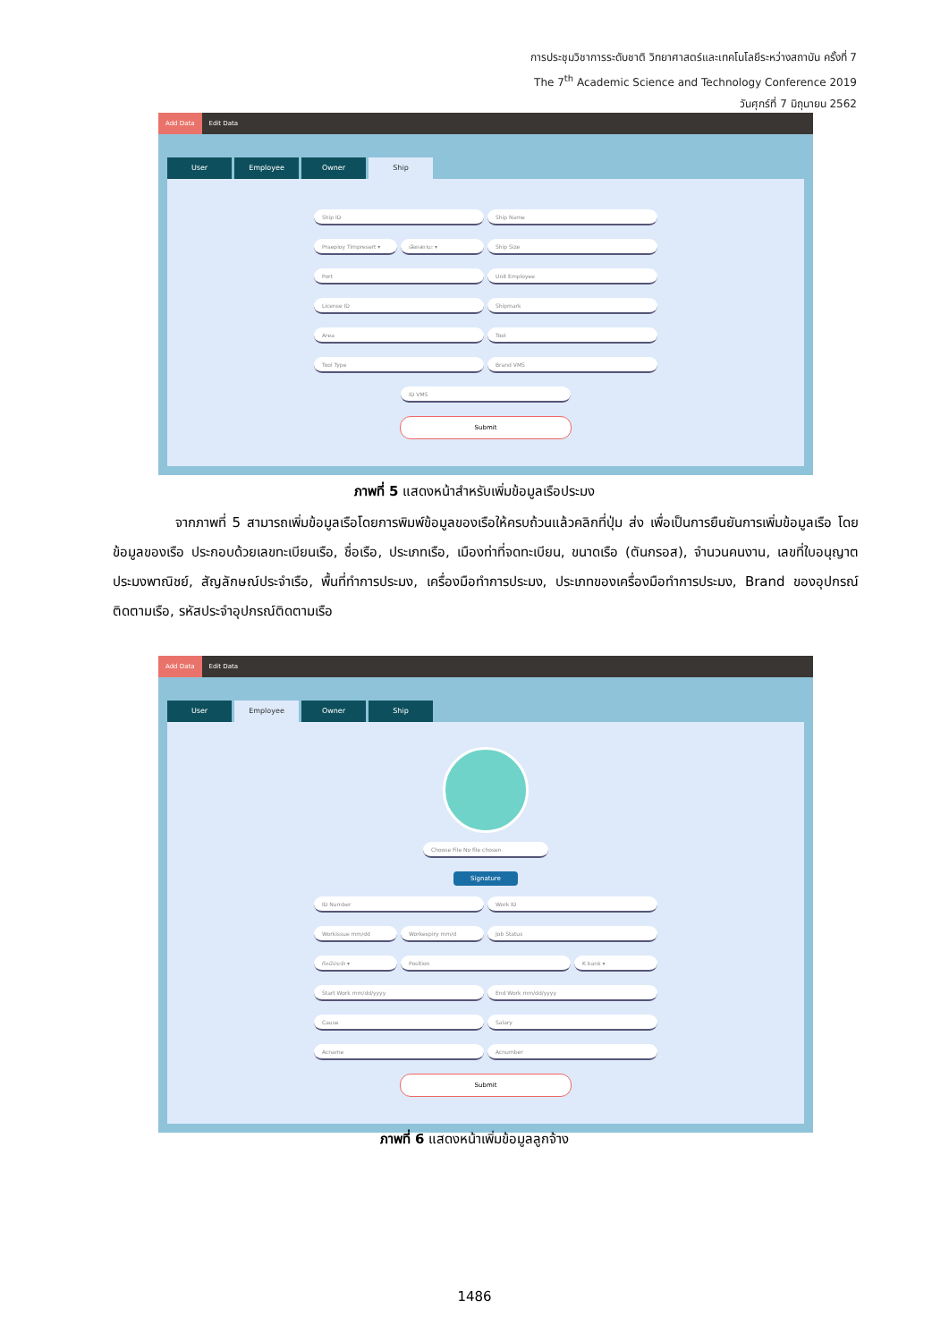การประชุมวิชาการระดับชาติ วิทยาศาสตร์และเทคโนโลยีระหว่างสถาบัน ครั้งที่ 7
The 7<sup>th</sup> Academic Science and Technology Conference 2019
วันศุกร์ที่ 7 มิถุนายน 2562
Add Data Edit Data
User Employee Owner Ship
Ship ID Ship Name
Praepioy Timpresert ▾ เลือกสถานะ ▾ Ship Size
Port Unit Employee
License ID Shipmark
Area Tool
Tool Type Brand VMS
ID VMS
Submit
ภาพที่ 5 แสดงหน้าสำหรับเพิ่มข้อมูลเรือประมง
จากภาพที่ 5 สามารถเพิ่มข้อมูลเรือโดยการพิมพ์ข้อมูลของเรือให้ครบถ้วนแล้วคลิกที่ปุ่ม ส่ง เพื่อเป็นการยืนยันการเพิ่มข้อมูลเรือ โดยข้อมูลของเรือ ประกอบด้วยเลขทะเบียนเรือ, ชื่อเรือ, ประเภทเรือ, เมืองท่าที่จดทะเบียน, ขนาดเรือ (ตันกรอส), จำนวนคนงาน, เลขที่ใบอนุญาตประมงพาณิชย์, สัญลักษณ์ประจำเรือ, พื้นที่ทำการประมง, เครื่องมือทำการประมง, ประเภทของเครื่องมือทำการประมง, Brand ของอุปกรณ์ติดตามเรือ, รหัสประจำอุปกรณ์ติดตามเรือ
Add Data Edit Data
User Employee Owner Ship
Choose File No file chosen
Signature
ID Number Work ID
Workissue mm/dd Workexpiry mm/d Job Status
ทีคมีประจำ ▾ Position K bank ▾
Start Work mm/dd/yyyy End Work mm/dd/yyyy
Cause Salary
Acname Acnumber
Submit
ภาพที่ 6 แสดงหน้าเพิ่มข้อมูลลูกจ้าง
1486